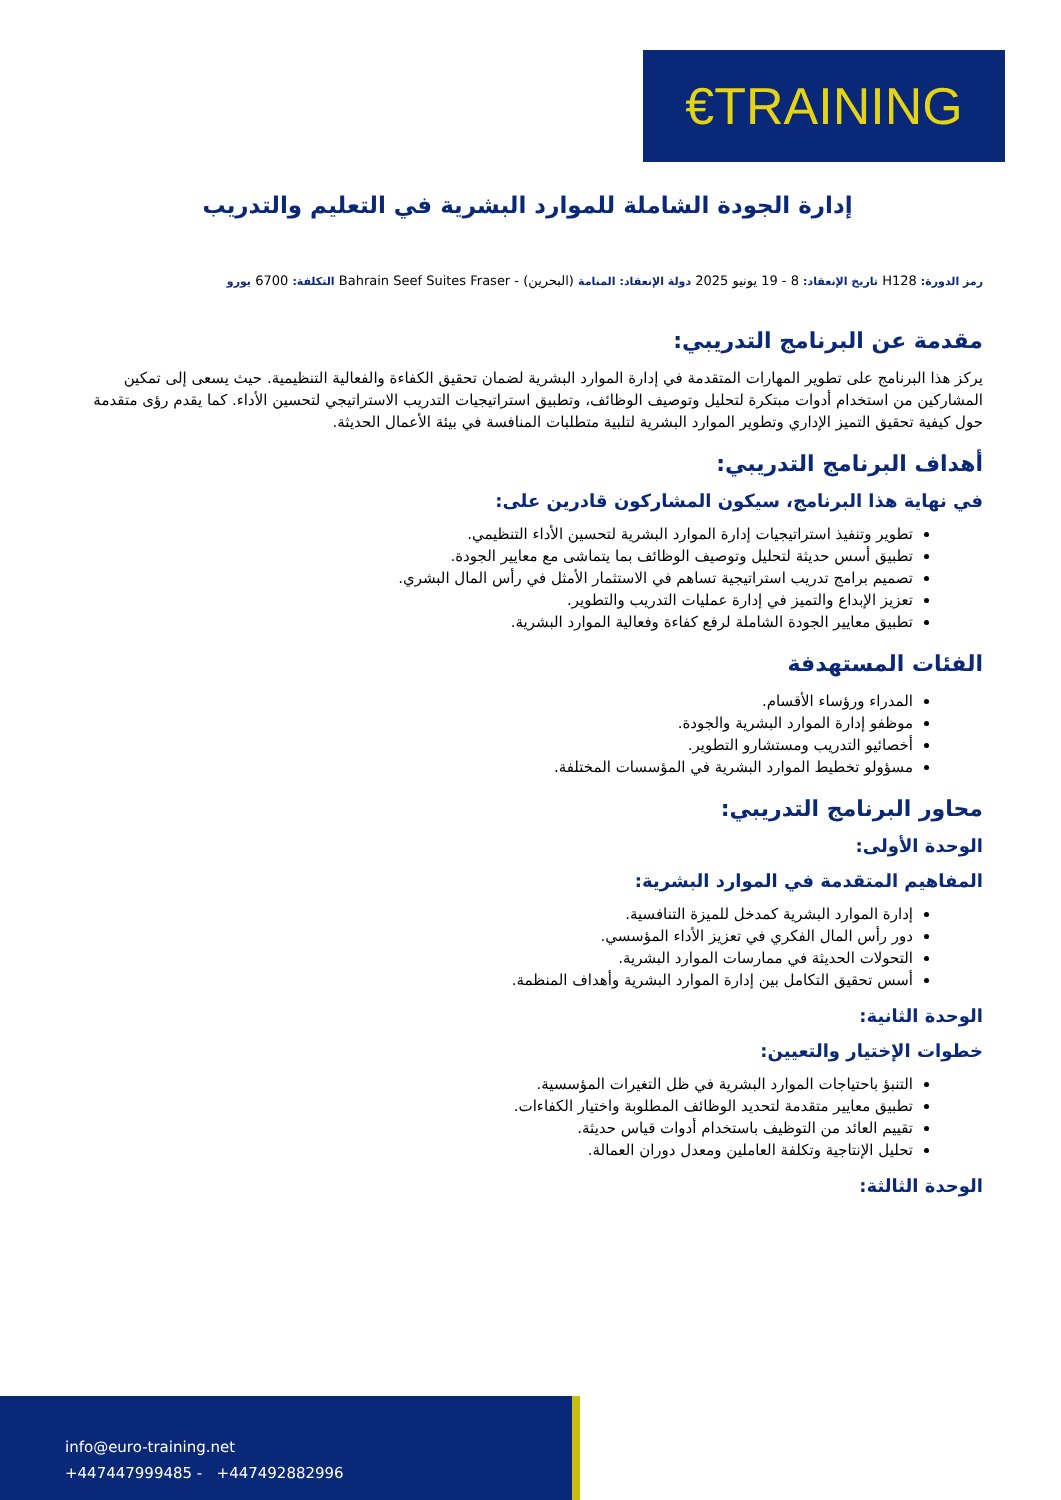€TRAINING
إدارة الجودة الشاملة للموارد البشرية في التعليم والتدريب
رمز الدورة: H128 تاريخ الإنعقاد: 8 - 19 يونيو 2025 دولة الإنعقاد: المنامة (البحرين) - Bahrain Seef Suites Fraser التكلفة: 6700 يورو
مقدمة عن البرنامج التدريبي:
يركز هذا البرنامج على تطوير المهارات المتقدمة في إدارة الموارد البشرية لضمان تحقيق الكفاءة والفعالية التنظيمية. حيث يسعى إلى تمكين المشاركين من استخدام أدوات مبتكرة لتحليل وتوصيف الوظائف، وتطبيق استراتيجيات التدريب الاستراتيجي لتحسين الأداء. كما يقدم رؤى متقدمة حول كيفية تحقيق التميز الإداري وتطوير الموارد البشرية لتلبية متطلبات المنافسة في بيئة الأعمال الحديثة.
أهداف البرنامج التدريبي:
في نهاية هذا البرنامج، سيكون المشاركون قادرين على:
تطوير وتنفيذ استراتيجيات إدارة الموارد البشرية لتحسين الأداء التنظيمي.
تطبيق أسس حديثة لتحليل وتوصيف الوظائف بما يتماشى مع معايير الجودة.
تصميم برامج تدريب استراتيجية تساهم في الاستثمار الأمثل في رأس المال البشري.
تعزيز الإبداع والتميز في إدارة عمليات التدريب والتطوير.
تطبيق معايير الجودة الشاملة لرفع كفاءة وفعالية الموارد البشرية.
الفئات المستهدفة
المدراء ورؤساء الأقسام.
موظفو إدارة الموارد البشرية والجودة.
أخصائيو التدريب ومستشارو التطوير.
مسؤولو تخطيط الموارد البشرية في المؤسسات المختلفة.
محاور البرنامج التدريبي:
الوحدة الأولى:
المفاهيم المتقدمة في الموارد البشرية:
إدارة الموارد البشرية كمدخل للميزة التنافسية.
دور رأس المال الفكري في تعزيز الأداء المؤسسي.
التحولات الحديثة في ممارسات الموارد البشرية.
أسس تحقيق التكامل بين إدارة الموارد البشرية وأهداف المنظمة.
الوحدة الثانية:
خطوات الإختيار والتعيين:
التنبؤ باحتياجات الموارد البشرية في ظل التغيرات المؤسسية.
تطبيق معايير متقدمة لتحديد الوظائف المطلوبة واختيار الكفاءات.
تقييم العائد من التوظيف باستخدام أدوات قياس حديثة.
تحليل الإنتاجية وتكلفة العاملين ومعدل دوران العمالة.
الوحدة الثالثة:
info@euro-training.net
+447447999485 - +447492882996